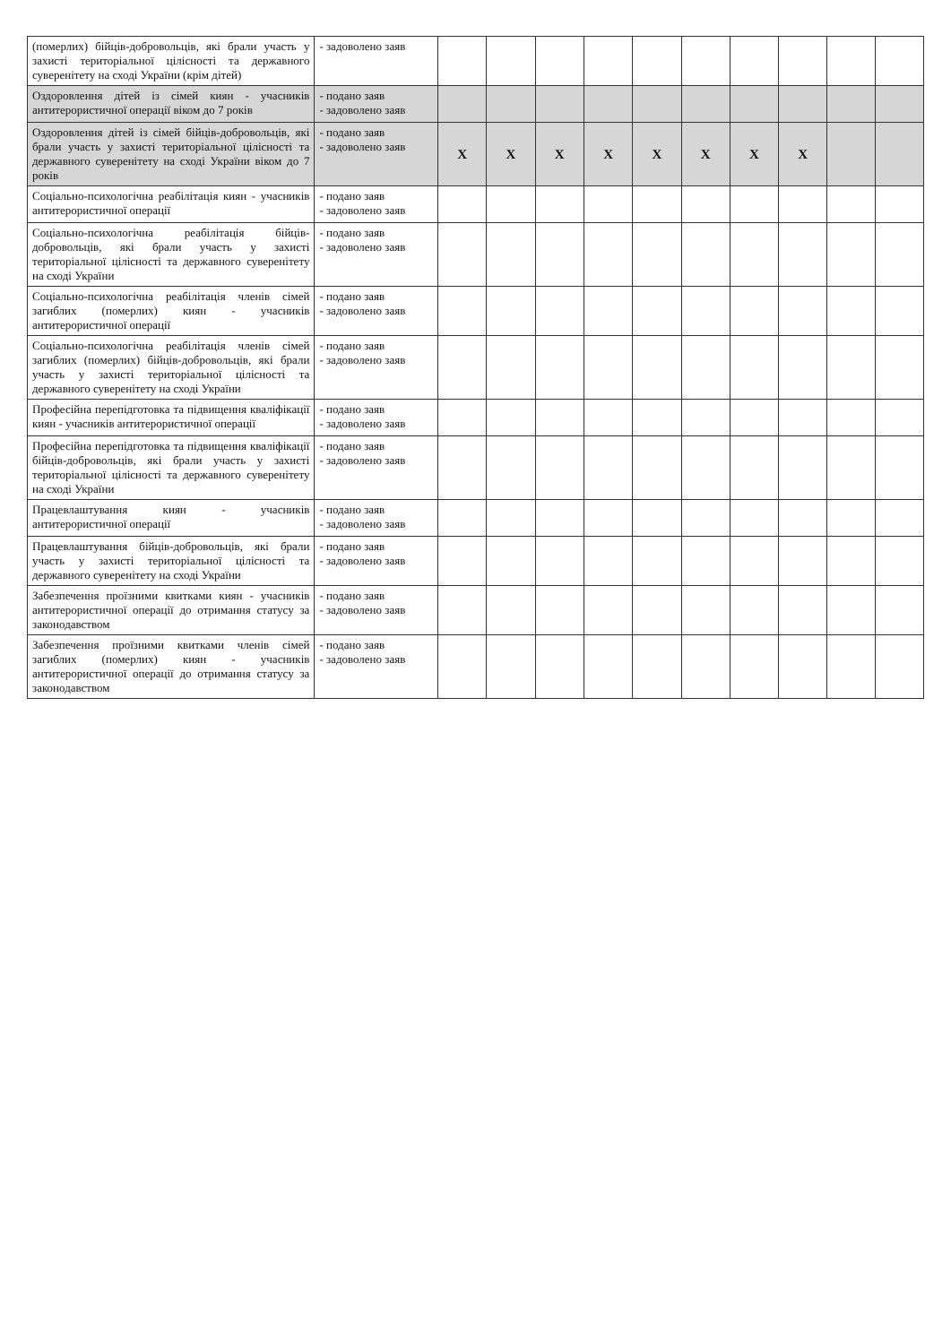| (померлих) бійців-добровольців, які брали участь у захисті територіальної цілісності та державного суверенітету на сході України (крім дітей) | - задоволено заяв | | | | | | | | | | |
| Оздоровлення дітей із сімей киян - учасників антитерористичної операції віком до 7 років | - подано заяв - задоволено заяв | | | | | | | | | | |
| Оздоровлення дітей із сімей бійців-добровольців, які брали участь у захисті територіальної цілісності та державного суверенітету на сході України віком до 7 років | - подано заяв - задоволено заяв | X | X | X | X | X | X | X | X | | |
| Соціально-психологічна реабілітація киян - учасників антитерористичної операції | - подано заяв - задоволено заяв | | | | | | | | | | |
| Соціально-психологічна реабілітація бійців-добровольців, які брали участь у захисті територіальної цілісності та державного суверенітету на сході України | - подано заяв - задоволено заяв | | | | | | | | | | |
| Соціально-психологічна реабілітація членів сімей загиблих (померлих) киян - учасників антитерористичної операції | - подано заяв - задоволено заяв | | | | | | | | | | |
| Соціально-психологічна реабілітація членів сімей загиблих (померлих) бійців-добровольців, які брали участь у захисті територіальної цілісності та державного суверенітету на сході України | - подано заяв - задоволено заяв | | | | | | | | | | |
| Професійна перепідготовка та підвищення кваліфікації киян - учасників антитерористичної операції | - подано заяв - задоволено заяв | | | | | | | | | | |
| Професійна перепідготовка та підвищення кваліфікації бійців-добровольців, які брали участь у захисті територіальної цілісності та державного суверенітету на сході України | - подано заяв - задоволено заяв | | | | | | | | | | |
| Працевлаштування киян - учасників антитерористичної операції | - подано заяв - задоволено заяв | | | | | | | | | | |
| Працевлаштування бійців-добровольців, які брали участь у захисті територіальної цілісності та державного суверенітету на сході України | - подано заяв - задоволено заяв | | | | | | | | | | |
| Забезпечення проїзними квитками киян - учасників антитерористичної операції до отримання статусу за законодавством | - подано заяв - задоволено заяв | | | | | | | | | | |
| Забезпечення проїзними квитками членів сімей загиблих (померлих) киян - учасників антитерористичної операції до отримання статусу за законодавством | - подано заяв - задоволено заяв | | | | | | | | | | |